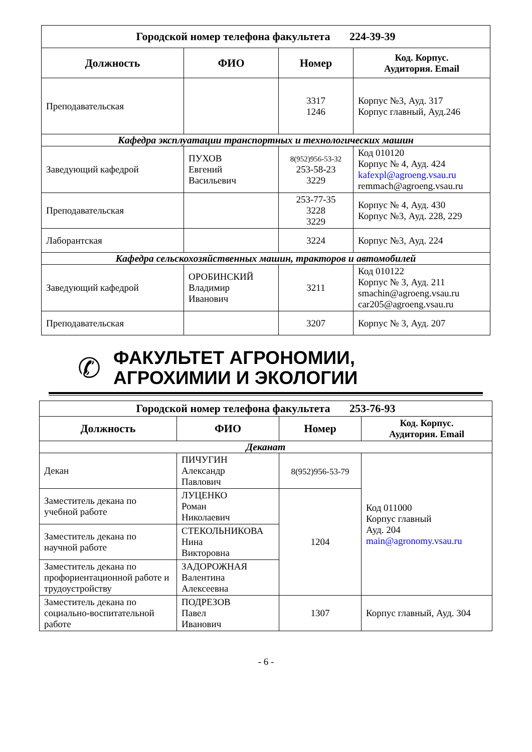| Городской номер телефона факультета 224-39-39 | | | |
| Должность | ФИО | Номер | Код. Корпус. Аудитория. Email |
| Преподавательская | | 3317 1246 | Корпус №3, Ауд. 317 Корпус главный, Ауд.246 |
| Кафедра эксплуатации транспортных и технологических машин | | | |
| Заведующий кафедрой | ПУХОВ Евгений Васильевич | 8(952)956-53-32 253-58-23 3229 | Код 010120 Корпус № 4, Ауд. 424 kafexpl@agroeng.vsau.ru remmach@agroeng.vsau.ru |
| Преподавательская | | 253-77-35 3228 3229 | Корпус № 4, Ауд. 430 Корпус №3, Ауд. 228, 229 |
| Лаборантская | | 3224 | Корпус №3, Ауд. 224 |
| Кафедра сельскохозяйственных машин, тракторов и автомобилей | | | |
| Заведующий кафедрой | ОРОБИНСКИЙ Владимир Иванович | 3211 | Код 010122 Корпус № 3, Ауд. 211 smachin@agroeng.vsau.ru car205@agroeng.vsau.ru |
| Преподавательская | | 3207 | Корпус № 3, Ауд. 207 |
✆
ФАКУЛЬТЕТ АГРОНОМИИ,
АГРОХИМИИ И ЭКОЛОГИИ
| Городской номер телефона факультета 253-76-93 | | | |
| Должность | ФИО | Номер | Код. Корпус. Аудитория. Email |
| Деканат | | | |
| Декан | ПИЧУГИН Александр Павлович | 8(952)956-53-79 | Код 011000 Корпус главный Ауд. 204 main@agronomy.vsau.ru |
| Заместитель декана по учебной работе | ЛУЦЕНКО Роман Николаевич | 1204 | |
| Заместитель декана по научной работе | СТЕКОЛЬНИКОВА Нина Викторовна | | |
| Заместитель декана по профориентационной работе и трудоустройству | ЗАДОРОЖНАЯ Валентина Алексеевна | | |
| Заместитель декана по социально-воспитательной работе | ПОДРЕЗОВ Павел Иванович | 1307 | Корпус главный, Ауд. 304 |
- 6 -